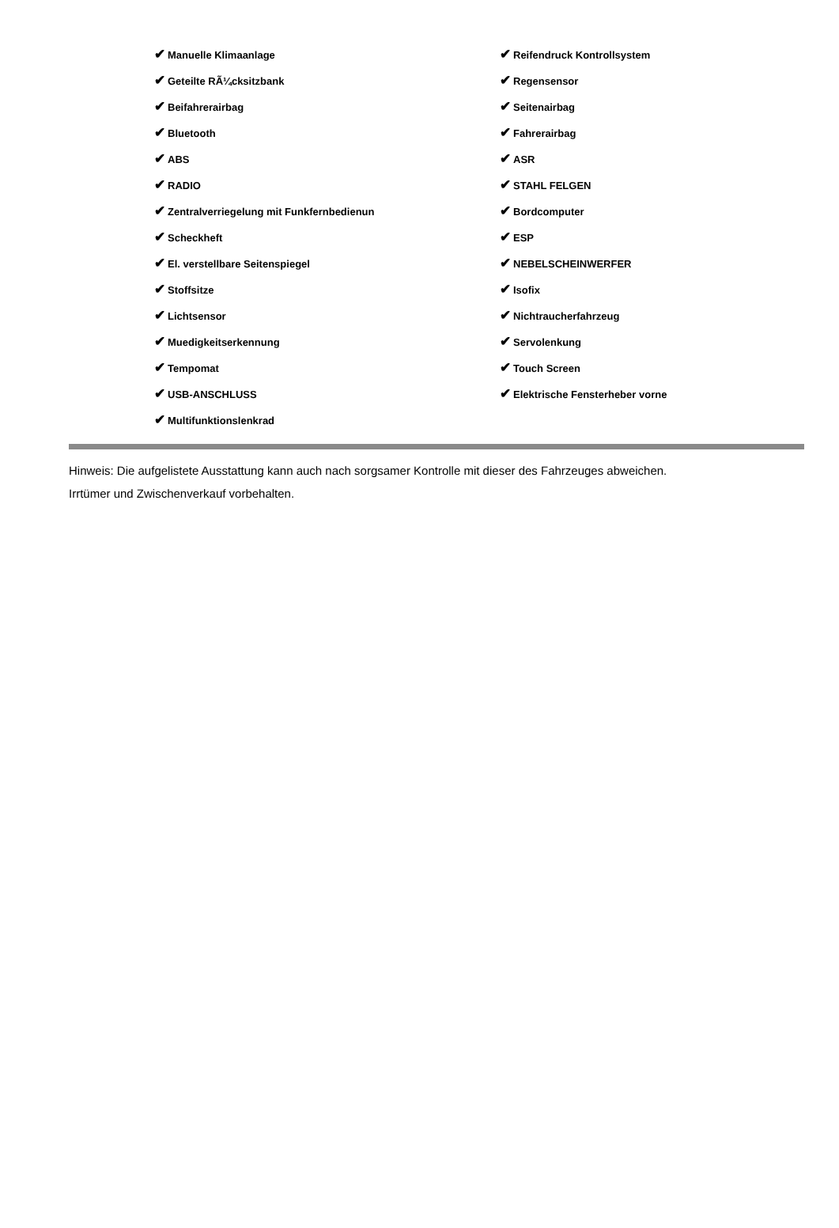| ✔ Manuelle Klimaanlage | ✔ Reifendruck Kontrollsystem |
| ✔ Geteilte RÃ¼cksitzbank | ✔ Regensensor |
| ✔ Beifahrerairbag | ✔ Seitenairbag |
| ✔ Bluetooth | ✔ Fahrerairbag |
| ✔ ABS | ✔ ASR |
| ✔ RADIO | ✔ STAHL FELGEN |
| ✔ Zentralverriegelung mit Funkfernbedienun | ✔ Bordcomputer |
| ✔ Scheckheft | ✔ ESP |
| ✔ El. verstellbare Seitenspiegel | ✔ NEBELSCHEINWERFER |
| ✔ Stoffsitze | ✔ Isofix |
| ✔ Lichtsensor | ✔ Nichtraucherfahrzeug |
| ✔ Muedigkeitserkennung | ✔ Servolenkung |
| ✔ Tempomat | ✔ Touch Screen |
| ✔ USB-ANSCHLUSS | ✔ Elektrische Fensterheber vorne |
| ✔ Multifunktionslenkrad | |
Hinweis: Die aufgelistete Ausstattung kann auch nach sorgsamer Kontrolle mit dieser des Fahrzeuges abweichen. Irrtümer und Zwischenverkauf vorbehalten.